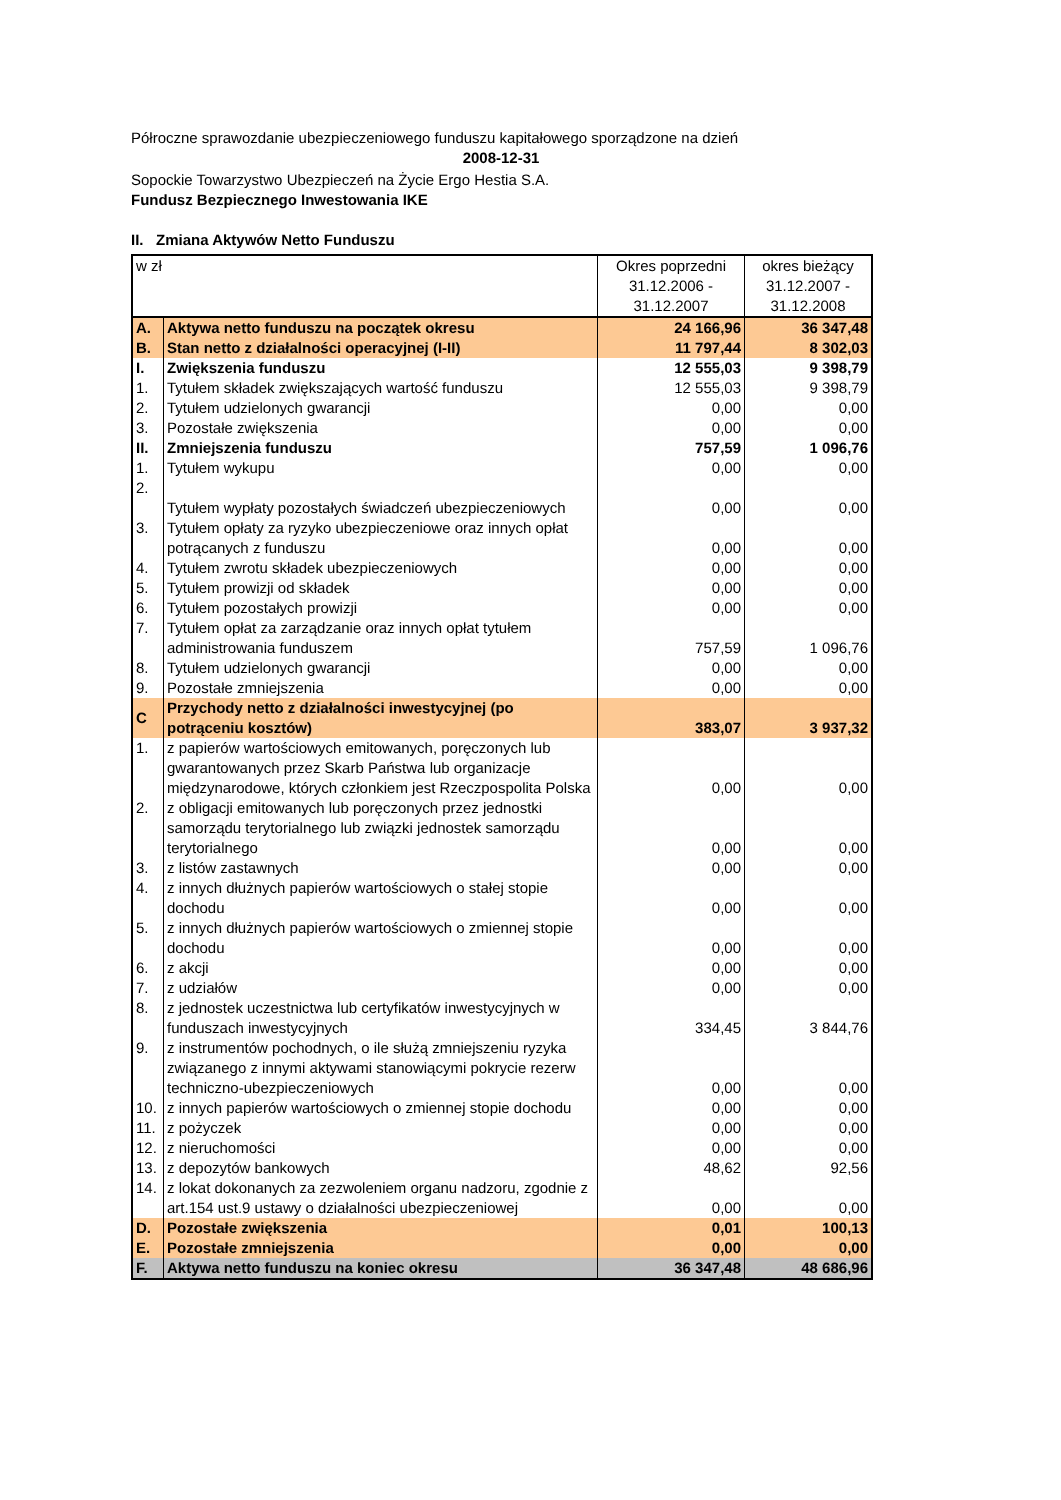Półroczne sprawozdanie ubezpieczeniowego funduszu kapitałowego sporządzone na dzień
2008-12-31
Sopockie Towarzystwo Ubezpieczeń na Życie Ergo Hestia S.A.
Fundusz Bezpiecznego Inwestowania IKE
II. Zmiana Aktywów Netto Funduszu
| w zł | | Okres poprzedni 31.12.2006 - 31.12.2007 | okres bieżący 31.12.2007 - 31.12.2008 |
| --- | --- | --- | --- |
| A. | Aktywa netto funduszu na początek okresu | 24 166,96 | 36 347,48 |
| B. | Stan netto z działalności operacyjnej (I-II) | 11 797,44 | 8 302,03 |
| I. | Zwiększenia funduszu | 12 555,03 | 9 398,79 |
| 1. | Tytułem składek zwiększających wartość funduszu | 12 555,03 | 9 398,79 |
| 2. | Tytułem udzielonych gwarancji | 0,00 | 0,00 |
| 3. | Pozostałe zwiększenia | 0,00 | 0,00 |
| II. | Zmniejszenia funduszu | 757,59 | 1 096,76 |
| 1. | Tytułem wykupu | 0,00 | 0,00 |
| 2. | Tytułem wypłaty pozostałych świadczeń ubezpieczeniowych | 0,00 | 0,00 |
| 3. | Tytułem opłaty za ryzyko ubezpieczeniowe oraz innych opłat potrącanych z funduszu | 0,00 | 0,00 |
| 4. | Tytułem zwrotu składek ubezpieczeniowych | 0,00 | 0,00 |
| 5. | Tytułem prowizji od składek | 0,00 | 0,00 |
| 6. | Tytułem pozostałych prowizji | 0,00 | 0,00 |
| 7. | Tytułem opłat za zarządzanie oraz innych opłat tytułem administrowania funduszem | 757,59 | 1 096,76 |
| 8. | Tytułem udzielonych gwarancji | 0,00 | 0,00 |
| 9. | Pozostałe zmniejszenia | 0,00 | 0,00 |
| C | Przychody netto z działalności inwestycyjnej (po potrąceniu kosztów) | 383,07 | 3 937,32 |
| 1. | z papierów wartościowych emitowanych, poręczonych lub gwarantowanych przez Skarb Państwa lub organizacje międzynarodowe, których członkiem jest Rzeczpospolita Polska | 0,00 | 0,00 |
| 2. | z obligacji emitowanych lub poręczonych przez jednostki samorządu terytorialnego lub związki jednostek samorządu terytorialnego | 0,00 | 0,00 |
| 3. | z listów zastawnych | 0,00 | 0,00 |
| 4. | z innych dłużnych papierów wartościowych o stałej stopie dochodu | 0,00 | 0,00 |
| 5. | z innych dłużnych papierów wartościowych o zmiennej stopie dochodu | 0,00 | 0,00 |
| 6. | z akcji | 0,00 | 0,00 |
| 7. | z udziałów | 0,00 | 0,00 |
| 8. | z jednostek uczestnictwa lub certyfikatów inwestycyjnych w funduszach inwestycyjnych | 334,45 | 3 844,76 |
| 9. | z instrumentów pochodnych, o ile służą zmniejszeniu ryzyka związanego z innymi aktywami stanowiącymi pokrycie rezerw techniczno-ubezpieczeniowych | 0,00 | 0,00 |
| 10. | z innych papierów wartościowych o zmiennej stopie dochodu | 0,00 | 0,00 |
| 11. | z pożyczek | 0,00 | 0,00 |
| 12. | z nieruchomości | 0,00 | 0,00 |
| 13. | z depozytów bankowych | 48,62 | 92,56 |
| 14. | z lokat dokonanych za zezwoleniem organu nadzoru, zgodnie z art.154 ust.9 ustawy o działalności ubezpieczeniowej | 0,00 | 0,00 |
| D. | Pozostałe zwiększenia | 0,01 | 100,13 |
| E. | Pozostałe zmniejszenia | 0,00 | 0,00 |
| F. | Aktywa netto funduszu na koniec okresu | 36 347,48 | 48 686,96 |